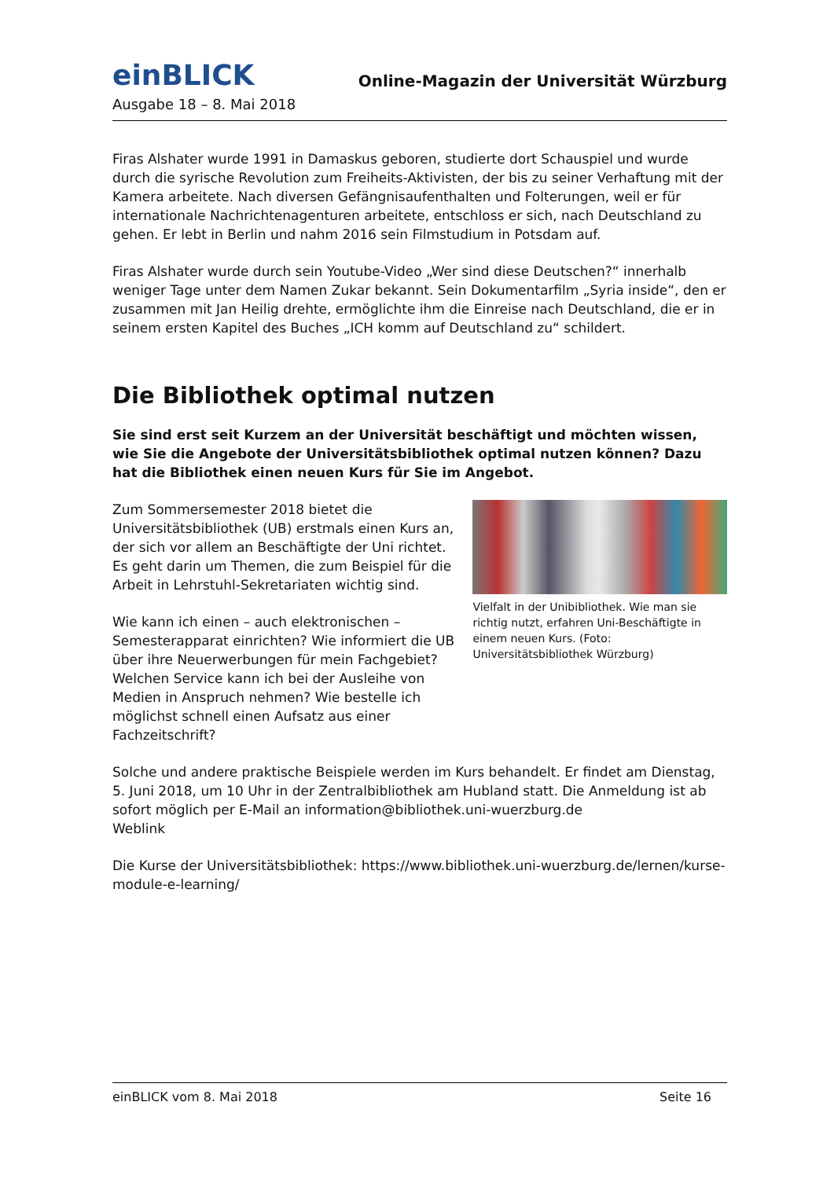einBLICK
Online-Magazin der Universität Würzburg
Ausgabe 18 – 8. Mai 2018
Firas Alshater wurde 1991 in Damaskus geboren, studierte dort Schauspiel und wurde durch die syrische Revolution zum Freiheits-Aktivisten, der bis zu seiner Verhaftung mit der Kamera arbeitete. Nach diversen Gefängnisaufenthalten und Folterungen, weil er für internationale Nachrichtenagenturen arbeitete, entschloss er sich, nach Deutschland zu gehen. Er lebt in Berlin und nahm 2016 sein Filmstudium in Potsdam auf.
Firas Alshater wurde durch sein Youtube-Video „Wer sind diese Deutschen?“ innerhalb weniger Tage unter dem Namen Zukar bekannt. Sein Dokumentarfilm „Syria inside“, den er zusammen mit Jan Heilig drehte, ermöglichte ihm die Einreise nach Deutschland, die er in seinem ersten Kapitel des Buches „ICH komm auf Deutschland zu“ schildert.
Die Bibliothek optimal nutzen
Sie sind erst seit Kurzem an der Universität beschäftigt und möchten wissen, wie Sie die Angebote der Universitätsbibliothek optimal nutzen können? Dazu hat die Bibliothek einen neuen Kurs für Sie im Angebot.
Zum Sommersemester 2018 bietet die Universitätsbibliothek (UB) erstmals einen Kurs an, der sich vor allem an Beschäftigte der Uni richtet. Es geht darin um Themen, die zum Beispiel für die Arbeit in Lehrstuhl-Sekretariaten wichtig sind.
Wie kann ich einen – auch elektronischen – Semesterapparat einrichten? Wie informiert die UB über ihre Neuerwerbungen für mein Fachgebiet? Welchen Service kann ich bei der Ausleihe von Medien in Anspruch nehmen? Wie bestelle ich möglichst schnell einen Aufsatz aus einer Fachzeitschrift?
Vielfalt in der Unibibliothek. Wie man sie richtig nutzt, erfahren Uni-Beschäftigte in einem neuen Kurs. (Foto: Universitätsbibliothek Würzburg)
Solche und andere praktische Beispiele werden im Kurs behandelt. Er findet am Dienstag, 5. Juni 2018, um 10 Uhr in der Zentralbibliothek am Hubland statt. Die Anmeldung ist ab sofort möglich per E-Mail an information@bibliothek.uni-wuerzburg.de
Weblink
Die Kurse der Universitätsbibliothek: https://www.bibliothek.uni-wuerzburg.de/lernen/kurse-module-e-learning/
einBLICK vom 8. Mai 2018 Seite 16